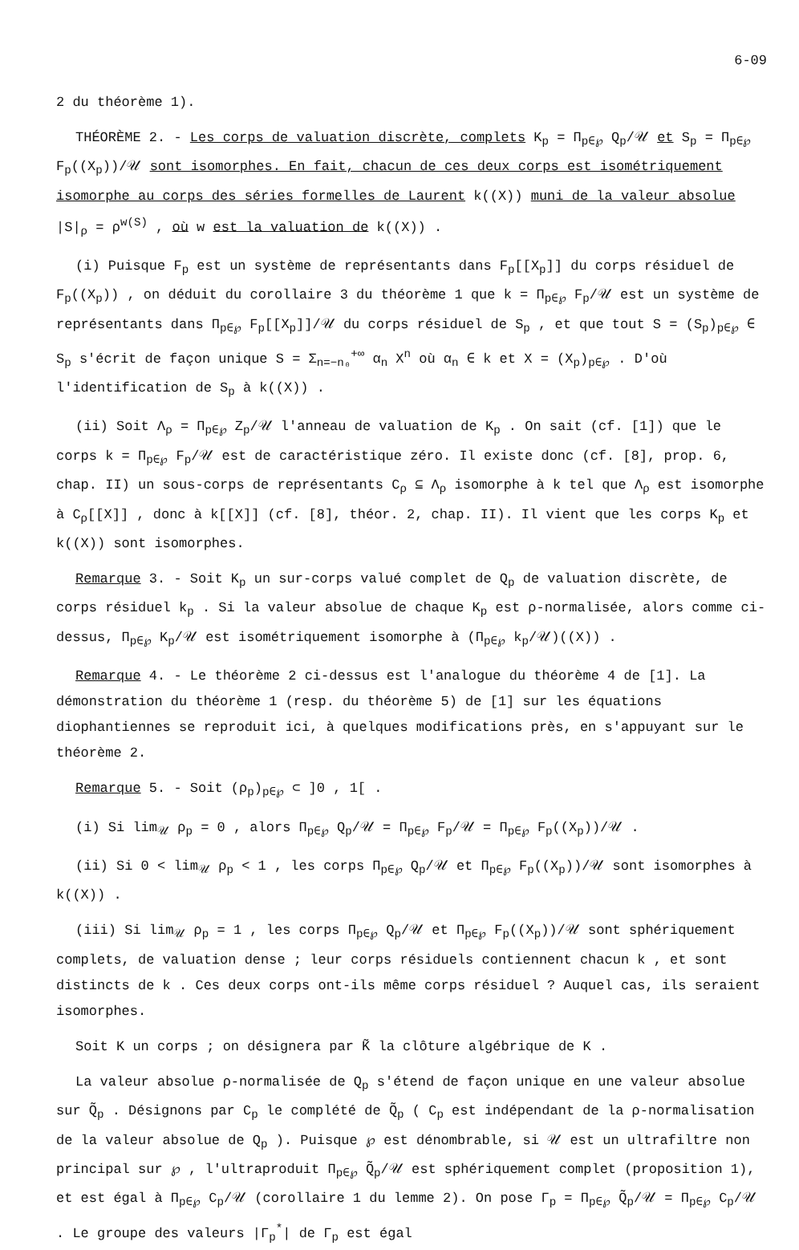6-09
2 du théorème 1).
THÉORÈME 2. - Les corps de valuation discrète, complets K<sub>p</sub> = Π<sub>p∈℘</sub> Q<sub>p</sub>/𝒰 et S<sub>p</sub> = Π<sub>p∈℘</sub> F<sub>p</sub>((X<sub>p</sub>))/𝒰 sont isomorphes. En fait, chacun de ces deux corps est isométriquement isomorphe au corps des séries formelles de Laurent k((X)) muni de la valeur absolue |S|<sub>ρ</sub> = ρ<sup>w(S)</sup> , où w est la valuation de k((X)) .
(i) Puisque F<sub>p</sub> est un système de représentants dans F<sub>p</sub>[[X<sub>p</sub>]] du corps résiduel de F<sub>p</sub>((X<sub>p</sub>)) , on déduit du corollaire 3 du théorème 1 que k = Π<sub>p∈℘</sub> F<sub>p</sub>/𝒰 est un système de représentants dans Π<sub>p∈℘</sub> F<sub>p</sub>[[X<sub>p</sub>]]/𝒰 du corps résiduel de S<sub>p</sub> , et que tout S = (S<sub>p</sub>)<sub>p∈℘</sub> ∈ S<sub>p</sub> s'écrit de façon unique S = Σ<sub>n=−n₀</sub><sup>+∞</sup> α<sub>n</sub> X<sup>n</sup> où α<sub>n</sub> ∈ k et X = (X<sub>p</sub>)<sub>p∈℘</sub> . D'où l'identification de S<sub>p</sub> à k((X)) .
(ii) Soit Λ<sub>ρ</sub> = Π<sub>p∈℘</sub> Z<sub>p</sub>/𝒰 l'anneau de valuation de K<sub>p</sub> . On sait (cf. [1]) que le corps k = Π<sub>p∈℘</sub> F<sub>p</sub>/𝒰 est de caractéristique zéro. Il existe donc (cf. [8], prop. 6, chap. II) un sous-corps de représentants C<sub>ρ</sub> ⊆ Λ<sub>ρ</sub> isomorphe à k tel que Λ<sub>ρ</sub> est isomorphe à C<sub>ρ</sub>[[X]] , donc à k[[X]] (cf. [8], théor. 2, chap. II). Il vient que les corps K<sub>p</sub> et k((X)) sont isomorphes.
Remarque 3. - Soit K<sub>p</sub> un sur-corps valué complet de Q<sub>p</sub> de valuation discrète, de corps résiduel k<sub>p</sub> . Si la valeur absolue de chaque K<sub>p</sub> est ρ-normalisée, alors comme ci-dessus, Π<sub>p∈℘</sub> K<sub>p</sub>/𝒰 est isométriquement isomorphe à (Π<sub>p∈℘</sub> k<sub>p</sub>/𝒰)((X)) .
Remarque 4. - Le théorème 2 ci-dessus est l'analogue du théorème 4 de [1]. La démonstration du théorème 1 (resp. du théorème 5) de [1] sur les équations diophantiennes se reproduit ici, à quelques modifications près, en s'appuyant sur le théorème 2.
Remarque 5. - Soit (ρ<sub>p</sub>)<sub>p∈℘</sub> ⊂ ]0 , 1[ .
(i) Si lim<sub>𝒰</sub> ρ<sub>p</sub> = 0 , alors Π<sub>p∈℘</sub> Q<sub>p</sub>/𝒰 = Π<sub>p∈℘</sub> F<sub>p</sub>/𝒰 = Π<sub>p∈℘</sub> F<sub>p</sub>((X<sub>p</sub>))/𝒰 .
(ii) Si 0 < lim<sub>𝒰</sub> ρ<sub>p</sub> < 1 , les corps Π<sub>p∈℘</sub> Q<sub>p</sub>/𝒰 et Π<sub>p∈℘</sub> F<sub>p</sub>((X<sub>p</sub>))/𝒰 sont isomorphes à k((X)) .
(iii) Si lim<sub>𝒰</sub> ρ<sub>p</sub> = 1 , les corps Π<sub>p∈℘</sub> Q<sub>p</sub>/𝒰 et Π<sub>p∈℘</sub> F<sub>p</sub>((X<sub>p</sub>))/𝒰 sont sphériquement complets, de valuation dense ; leur corps résiduels contiennent chacun k , et sont distincts de k . Ces deux corps ont-ils même corps résiduel ? Auquel cas, ils seraient isomorphes.
Soit K un corps ; on désignera par K̃ la clôture algébrique de K .
La valeur absolue ρ-normalisée de Q<sub>p</sub> s'étend de façon unique en une valeur absolue sur Q̃<sub>p</sub> . Désignons par C<sub>p</sub> le complété de Q̃<sub>p</sub> ( C<sub>p</sub> est indépendant de la ρ-normalisation de la valeur absolue de Q<sub>p</sub> ). Puisque ℘ est dénombrable, si 𝒰 est un ultrafiltre non principal sur ℘ , l'ultraproduit Π<sub>p∈℘</sub> Q̃<sub>p</sub>/𝒰 est sphériquement complet (proposition 1), et est égal à Π<sub>p∈℘</sub> C<sub>p</sub>/𝒰 (corollaire 1 du lemme 2). On pose Γ<sub>p</sub> = Π<sub>p∈℘</sub> Q̃<sub>p</sub>/𝒰 = Π<sub>p∈℘</sub> C<sub>p</sub>/𝒰 . Le groupe des valeurs |Γ<sub>p</sub><sup>*</sup>| de Γ<sub>p</sub> est égal